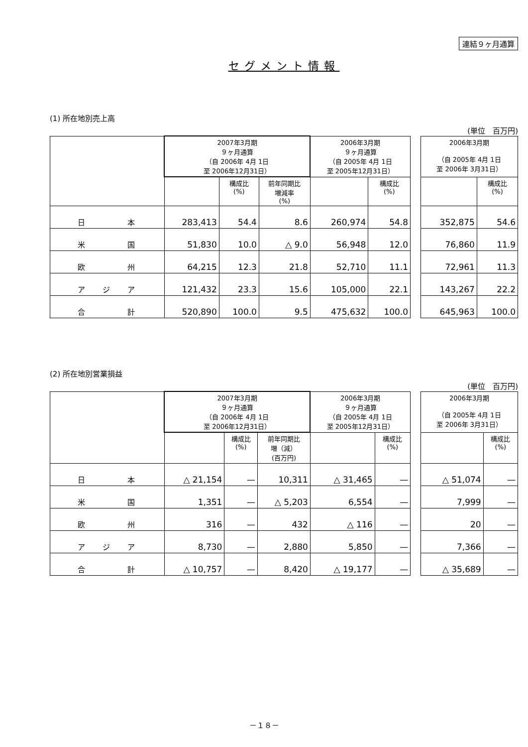連結９ヶ月通算
セグメント情報
(1) 所在地別売上高
(単位　百万円)
| | 2007年3月期 ９ヶ月通算 （自 2006年 4月 1日 至 2006年12月31日） | | | 2006年3月期 ９ヶ月通算 （自 2005年 4月 1日 至 2005年12月31日） | | | 2006年3月期 （自 2005年 4月 1日 至 2006年 3月31日） | |
| --- | --- | --- | --- | --- | --- | --- | --- | --- |
| | | 構成比 (%) | 前年同期比 増減率 (%) | | 構成比 (%) | | | 構成比 (%) |
| 日 本 | 283,413 | 54.4 | 8.6 | 260,974 | 54.8 | | 352,875 | 54.6 |
| 米 国 | 51,830 | 10.0 | △ 9.0 | 56,948 | 12.0 | | 76,860 | 11.9 |
| 欧 州 | 64,215 | 12.3 | 21.8 | 52,710 | 11.1 | | 72,961 | 11.3 |
| ア ジ ア | 121,432 | 23.3 | 15.6 | 105,000 | 22.1 | | 143,267 | 22.2 |
| 合 計 | 520,890 | 100.0 | 9.5 | 475,632 | 100.0 | | 645,963 | 100.0 |
(2) 所在地別営業損益
(単位　百万円)
| | 2007年3月期 ９ヶ月通算 （自 2006年 4月 1日 至 2006年12月31日） | | | 2006年3月期 ９ヶ月通算 （自 2005年 4月 1日 至 2005年12月31日） | | | 2006年3月期 （自 2005年 4月 1日 至 2006年 3月31日） | |
| --- | --- | --- | --- | --- | --- | --- | --- | --- |
| | | 構成比 (%) | 前年同期比 増（減） (百万円) | | 構成比 (%) | | | 構成比 (%) |
| 日 本 | △ 21,154 | — | 10,311 | △ 31,465 | — | | △ 51,074 | — |
| 米 国 | 1,351 | — | △ 5,203 | 6,554 | — | | 7,999 | — |
| 欧 州 | 316 | — | 432 | △ 116 | — | | 20 | — |
| ア ジ ア | 8,730 | — | 2,880 | 5,850 | — | | 7,366 | — |
| 合 計 | △ 10,757 | — | 8,420 | △ 19,177 | — | | △ 35,689 | — |
－１８－